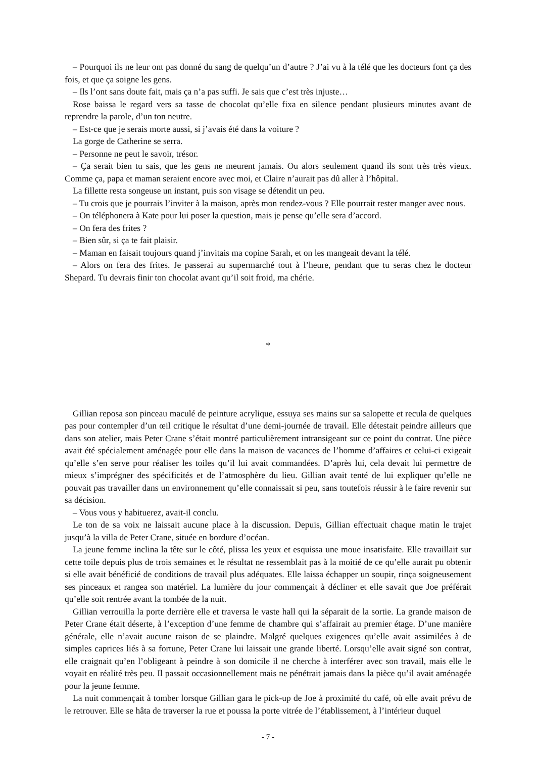– Pourquoi ils ne leur ont pas donné du sang de quelqu’un d’autre ? J’ai vu à la télé que les docteurs font ça des fois, et que ça soigne les gens.
– Ils l’ont sans doute fait, mais ça n’a pas suffi. Je sais que c’est très injuste…
Rose baissa le regard vers sa tasse de chocolat qu’elle fixa en silence pendant plusieurs minutes avant de reprendre la parole, d’un ton neutre.
– Est-ce que je serais morte aussi, si j’avais été dans la voiture ?
La gorge de Catherine se serra.
– Personne ne peut le savoir, trésor.
– Ça serait bien tu sais, que les gens ne meurent jamais. Ou alors seulement quand ils sont très très vieux. Comme ça, papa et maman seraient encore avec moi, et Claire n’aurait pas dû aller à l’hôpital.
La fillette resta songeuse un instant, puis son visage se détendit un peu.
– Tu crois que je pourrais l’inviter à la maison, après mon rendez-vous ? Elle pourrait rester manger avec nous.
– On téléphonera à Kate pour lui poser la question, mais je pense qu’elle sera d’accord.
– On fera des frites ?
– Bien sûr, si ça te fait plaisir.
– Maman en faisait toujours quand j’invitais ma copine Sarah, et on les mangeait devant la télé.
– Alors on fera des frites. Je passerai au supermarché tout à l’heure, pendant que tu seras chez le docteur Shepard. Tu devrais finir ton chocolat avant qu’il soit froid, ma chérie.
*
Gillian reposa son pinceau maculé de peinture acrylique, essuya ses mains sur sa salopette et recula de quelques pas pour contempler d’un œil critique le résultat d’une demi-journée de travail. Elle détestait peindre ailleurs que dans son atelier, mais Peter Crane s’était montré particulièrement intransigeant sur ce point du contrat. Une pièce avait été spécialement aménagée pour elle dans la maison de vacances de l’homme d’affaires et celui-ci exigeait qu’elle s’en serve pour réaliser les toiles qu’il lui avait commandées. D’après lui, cela devait lui permettre de mieux s’imprégner des spécificités et de l’atmosphère du lieu. Gillian avait tenté de lui expliquer qu’elle ne pouvait pas travailler dans un environnement qu’elle connaissait si peu, sans toutefois réussir à le faire revenir sur sa décision.
– Vous vous y habituerez, avait-il conclu.
Le ton de sa voix ne laissait aucune place à la discussion. Depuis, Gillian effectuait chaque matin le trajet jusqu’à la villa de Peter Crane, située en bordure d’océan.
La jeune femme inclina la tête sur le côté, plissa les yeux et esquissa une moue insatisfaite. Elle travaillait sur cette toile depuis plus de trois semaines et le résultat ne ressemblait pas à la moitié de ce qu’elle aurait pu obtenir si elle avait bénéficié de conditions de travail plus adéquates. Elle laissa échapper un soupir, rinça soigneusement ses pinceaux et rangea son matériel. La lumière du jour commençait à décliner et elle savait que Joe préférait qu’elle soit rentrée avant la tombée de la nuit.
Gillian verrouilla la porte derrière elle et traversa le vaste hall qui la séparait de la sortie. La grande maison de Peter Crane était déserte, à l’exception d’une femme de chambre qui s’affairait au premier étage. D’une manière générale, elle n’avait aucune raison de se plaindre. Malgré quelques exigences qu’elle avait assimilées à de simples caprices liés à sa fortune, Peter Crane lui laissait une grande liberté. Lorsqu’elle avait signé son contrat, elle craignait qu’en l’obligeant à peindre à son domicile il ne cherche à interférer avec son travail, mais elle le voyait en réalité très peu. Il passait occasionnellement mais ne pénétrait jamais dans la pièce qu’il avait aménagée pour la jeune femme.
La nuit commençait à tomber lorsque Gillian gara le pick-up de Joe à proximité du café, où elle avait prévu de le retrouver. Elle se hâta de traverser la rue et poussa la porte vitrée de l’établissement, à l’intérieur duquel
- 7 -